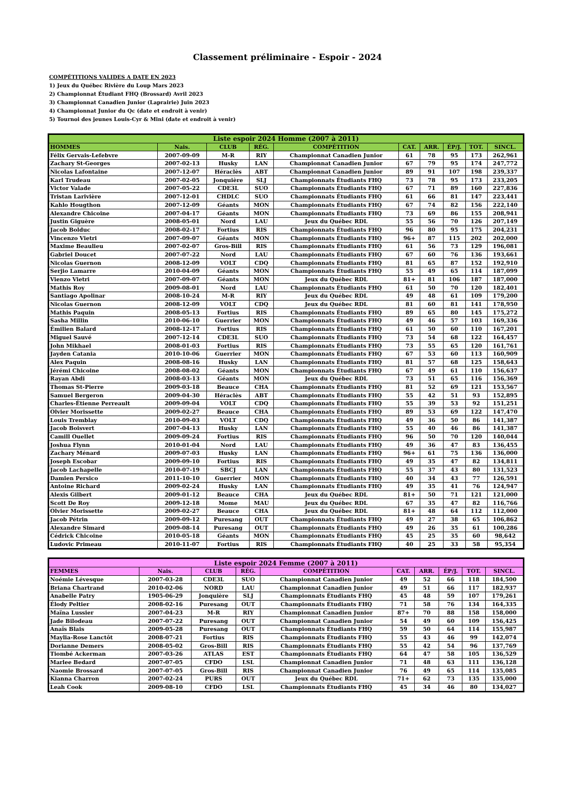Classement préliminaire - Espoir - 2024
COMPÉTITIONS VALIDES A DATE EN 2023
1) Jeux du Québec Rivière du Loup Mars 2023
2) Championnat Étudiant FHQ (Brossard) Avril 2023
3) Championnat Canadien Junior (Laprairie) Juin 2023
4) Championnat Junior du Qc (date et endroit à venir)
5) Tournoi des jeunes Louis-Cyr & Mini (date et endroit à venir)
| Liste espoir 2024 Homme (2007 à 2011) | | | | | | | | | |
| --- | --- | --- | --- | --- | --- | --- | --- | --- | --- |
| HOMMES | Nais. | CLUB | RÉG. | COMPÉTITION | CAT. | ARR. | ÉP/J. | TOT. | SINCL. |
| Félix Gervais-Lefebvre | 2007-09-09 | M-R | RIY | Championnat Canadien Junior | 61 | 78 | 95 | 173 | 262,961 |
| Zachary St-Georges | 2007-02-13 | Husky | LAN | Championnat Canadien Junior | 67 | 79 | 95 | 174 | 247,772 |
| Nicolas Lafontaine | 2007-12-07 | Héraclès | ABT | Championnat Canadien Junior | 89 | 91 | 107 | 198 | 239,337 |
| Karl Trudeau | 2007-02-05 | Jonquière | SLJ | Championnats Étudiants FHQ | 73 | 78 | 95 | 173 | 233,205 |
| Victor Valade | 2007-05-22 | CDE3L | SUO | Championnats Étudiants FHQ | 67 | 71 | 89 | 160 | 227,836 |
| Tristan Larivière | 2007-12-01 | CHDLC | SUO | Championnats Étudiants FHQ | 61 | 66 | 81 | 147 | 223,441 |
| Kahlo Hougthon | 2007-12-09 | Géants | MON | Championnats Étudiants FHQ | 67 | 74 | 82 | 156 | 222,140 |
| Alexandre Chicoine | 2007-04-17 | Géants | MON | Championnats Étudiants FHQ | 73 | 69 | 86 | 155 | 208,941 |
| Justin Giguère | 2008-05-01 | Nord | LAU | Jeux du Québec RDL | 55 | 56 | 70 | 126 | 207,149 |
| Jacob Bolduc | 2008-02-17 | Fortius | RIS | Championnats Étudiants FHQ | 96 | 80 | 95 | 175 | 204,231 |
| Vincenzo Vietri | 2007-09-07 | Géants | MON | Championnats Étudiants FHQ | 96+ | 87 | 115 | 202 | 202,000 |
| Maxime Beaulieu | 2007-02-07 | Gros-Bill | RIS | Championnats Étudiants FHQ | 61 | 56 | 73 | 129 | 196,081 |
| Gabriel Doucet | 2007-07-22 | Nord | LAU | Championnats Étudiants FHQ | 67 | 60 | 76 | 136 | 193,661 |
| Nicolas Guernon | 2008-12-09 | VOLT | CDQ | Championnats Étudiants FHQ | 81 | 65 | 87 | 152 | 192,910 |
| Serjio Lamarre | 2010-04-09 | Géants | MON | Championnats Étudiants FHQ | 55 | 49 | 65 | 114 | 187,099 |
| Vienzo Vietri | 2007-09-07 | Géants | MON | Jeux du Québec RDL | 81+ | 81 | 106 | 187 | 187,000 |
| Mathis Roy | 2009-08-01 | Nord | LAU | Championnats Étudiants FHQ | 61 | 50 | 70 | 120 | 182,401 |
| Santiago Apolinar | 2008-10-24 | M-R | RIY | Jeux du Québec RDL | 49 | 48 | 61 | 109 | 179,200 |
| Nicolas Guernon | 2008-12-09 | VOLT | CDQ | Jeux du Québec RDL | 81 | 60 | 81 | 141 | 178,950 |
| Mathis Paquin | 2008-05-13 | Fortius | RIS | Championnats Étudiants FHQ | 89 | 65 | 80 | 145 | 175,272 |
| Sasha Millin | 2010-06-10 | Guerrier | MON | Championnats Étudiants FHQ | 49 | 46 | 57 | 103 | 169,336 |
| Émilien Balard | 2008-12-17 | Fortius | RIS | Championnats Étudiants FHQ | 61 | 50 | 60 | 110 | 167,201 |
| Miguel Sauvé | 2007-12-14 | CDE3L | SUO | Championnats Étudiants FHQ | 73 | 54 | 68 | 122 | 164,457 |
| John Mikhael | 2008-01-03 | Fortius | RIS | Championnats Étudiants FHQ | 73 | 55 | 65 | 120 | 161,761 |
| Jayden Catania | 2010-10-06 | Guerrier | MON | Championnats Étudiants FHQ | 67 | 53 | 60 | 113 | 160,909 |
| Alex Paquin | 2008-08-16 | Husky | LAN | Championnats Étudiants FHQ | 81 | 57 | 68 | 125 | 158,643 |
| Jérémi Chicoine | 2008-08-02 | Géants | MON | Championnats Étudiants FHQ | 67 | 49 | 61 | 110 | 156,637 |
| Rayan Abdi | 2008-03-13 | Géants | MON | Jeux du Québec RDL | 73 | 51 | 65 | 116 | 156,369 |
| Thomas St-Pierre | 2009-03-18 | Beauce | CHA | Championnats Étudiants FHQ | 81 | 52 | 69 | 121 | 153,567 |
| Samuel Bergeron | 2009-04-30 | Héraclès | ABT | Championnats Étudiants FHQ | 55 | 42 | 51 | 93 | 152,895 |
| Charles-Étienne Perreault | 2009-09-04 | VOLT | CDQ | Championnats Étudiants FHQ | 55 | 39 | 53 | 92 | 151,251 |
| Olvier Morissette | 2009-02-27 | Beauce | CHA | Championnats Étudiants FHQ | 89 | 53 | 69 | 122 | 147,470 |
| Louis Tremblay | 2010-09-03 | VOLT | CDQ | Championnats Étudiants FHQ | 49 | 36 | 50 | 86 | 141,387 |
| Jacob Boisvert | 2007-04-13 | Husky | LAN | Championnats Étudiants FHQ | 55 | 40 | 46 | 86 | 141,387 |
| Camill Ouellet | 2009-09-24 | Fortius | RIS | Championnats Étudiants FHQ | 96 | 50 | 70 | 120 | 140,044 |
| Joshua Flynn | 2010-01-04 | Nord | LAU | Championnats Étudiants FHQ | 49 | 36 | 47 | 83 | 136,455 |
| Zachary Ménard | 2009-07-03 | Husky | LAN | Championnats Étudiants FHQ | 96+ | 61 | 75 | 136 | 136,000 |
| Joseph Escobar | 2009-09-10 | Fortius | RIS | Championnats Étudiants FHQ | 49 | 35 | 47 | 82 | 134,811 |
| Jacob Lachapelle | 2010-07-19 | SBCJ | LAN | Championnats Étudiants FHQ | 55 | 37 | 43 | 80 | 131,523 |
| Damien Persico | 2011-10-10 | Guerrier | MON | Championnats Étudiants FHQ | 40 | 34 | 43 | 77 | 126,591 |
| Antoine Richard | 2009-02-24 | Husky | LAN | Championnats Étudiants FHQ | 49 | 35 | 41 | 76 | 124,947 |
| Alexis Gilbert | 2009-01-12 | Beauce | CHA | Jeux du Québec RDL | 81+ | 50 | 71 | 121 | 121,000 |
| Scott De Roy | 2009-12-18 | Mome | MAU | Jeux du Québec RDL | 67 | 35 | 47 | 82 | 116,766 |
| Olvier Morissette | 2009-02-27 | Beauce | CHA | Jeux du Québec RDL | 81+ | 48 | 64 | 112 | 112,000 |
| Jacob Pétrin | 2009-09-12 | Puresang | OUT | Championnats Étudiants FHQ | 49 | 27 | 38 | 65 | 106,862 |
| Alexandre Simard | 2009-08-14 | Puresang | OUT | Championnats Étudiants FHQ | 49 | 26 | 35 | 61 | 100,286 |
| Cédrick Chicoine | 2010-05-18 | Géants | MON | Championnats Étudiants FHQ | 45 | 25 | 35 | 60 | 98,642 |
| Ludovic Primeau | 2010-11-07 | Fortius | RIS | Championnats Étudiants FHQ | 40 | 25 | 33 | 58 | 95,354 |
| Liste espoir 2024 Femme (2007 à 2011) | | | | | | | | | |
| --- | --- | --- | --- | --- | --- | --- | --- | --- | --- |
| FEMMES | Nais. | CLUB | RÉG. | COMPÉTITION | CAT. | ARR. | ÉP/J. | TOT. | SINCL. |
| Noémie Lévesque | 2007-03-28 | CDE3L | SUO | Championnat Canadien Junior | 49 | 52 | 66 | 118 | 184,500 |
| Briana Chartrand | 2010-02-06 | NORD | LAU | Championnat Canadien Junior | 49 | 51 | 66 | 117 | 182,937 |
| Anabelle Patry | 1905-06-29 | Jonquière | SLJ | Championnats Étudiants FHQ | 45 | 48 | 59 | 107 | 179,261 |
| Élody Peltier | 2008-02-16 | Puresang | OUT | Championnats Étudiants FHQ | 71 | 58 | 76 | 134 | 164,335 |
| Maïna Lussier | 2007-04-23 | M-R | RIY | Championnat Canadien Junior | 87+ | 70 | 88 | 158 | 158,000 |
| Jade Bilodeau | 2007-07-22 | Puresang | OUT | Championnat Canadien Junior | 54 | 49 | 60 | 109 | 156,425 |
| Anaïs Blais | 2009-05-28 | Puresang | OUT | Championnats Étudiants FHQ | 59 | 50 | 64 | 114 | 155,987 |
| Maylia-Rose Lanctôt | 2008-07-21 | Fortius | RIS | Championnats Étudiants FHQ | 55 | 43 | 46 | 99 | 142,074 |
| Dorianne Demers | 2008-05-02 | Gros-Bill | RIS | Championnats Étudiants FHQ | 55 | 42 | 54 | 96 | 137,769 |
| Tiombé Ackerman | 2007-03-26 | ATLAS | EST | Championnats Étudiants FHQ | 64 | 47 | 58 | 105 | 136,529 |
| Marlee Bedard | 2007-07-05 | CFDO | LSL | Championnat Canadien Junior | 71 | 48 | 63 | 111 | 136,128 |
| Naomie Brossard | 2007-07-05 | Gros-Bill | RIS | Championnat Canadien Junior | 76 | 49 | 65 | 114 | 135,085 |
| Kianna Charron | 2007-02-24 | PURS | OUT | Jeux du Québec RDL | 71+ | 62 | 73 | 135 | 135,000 |
| Leah Cook | 2009-08-10 | CFDO | LSL | Championnats Étudiants FHQ | 45 | 34 | 46 | 80 | 134,027 |